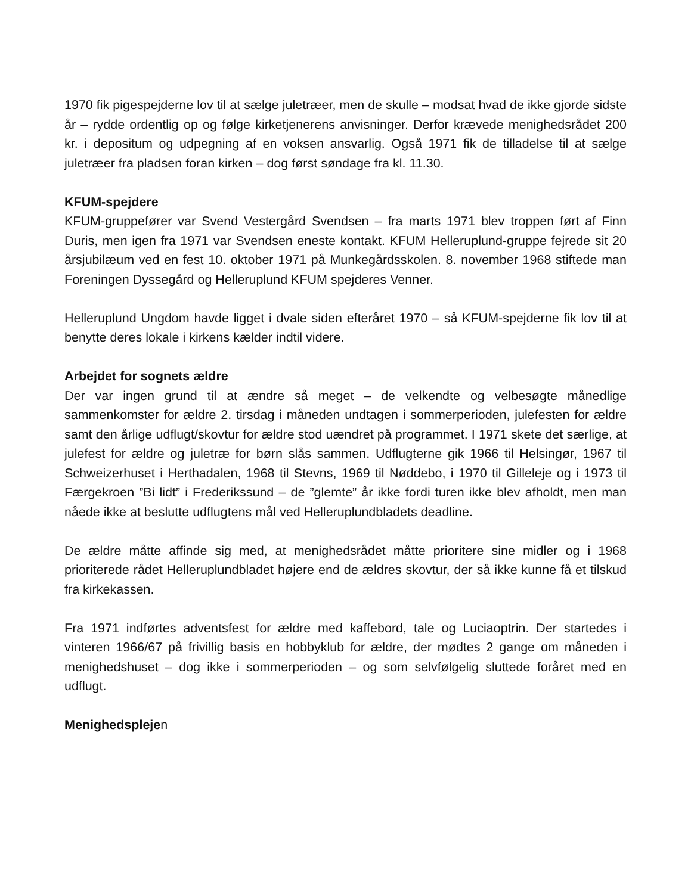1970 fik pigespejderne lov til at sælge juletræer, men de skulle – modsat hvad de ikke gjorde sidste år – rydde ordentlig op og følge kirketjenerens anvisninger. Derfor krævede menighedsrådet 200 kr. i depositum og udpegning af en voksen ansvarlig. Også 1971 fik de tilladelse til at sælge juletræer fra pladsen foran kirken – dog først søndage fra kl. 11.30.
KFUM-spejdere
KFUM-gruppefører var Svend Vestergård Svendsen – fra marts 1971 blev troppen ført af Finn Duris, men igen fra 1971 var Svendsen eneste kontakt. KFUM Helleruplund-gruppe fejrede sit 20 årsjubilæum ved en fest 10. oktober 1971 på Munkegårdsskolen. 8. november 1968 stiftede man Foreningen Dyssegård og Helleruplund KFUM spejderes Venner.
Helleruplund Ungdom havde ligget i dvale siden efteråret 1970 – så KFUM-spejderne fik lov til at benytte deres lokale i kirkens kælder indtil videre.
Arbejdet for sognets ældre
Der var ingen grund til at ændre så meget – de velkendte og velbesøgte månedlige sammenkomster for ældre 2. tirsdag i måneden undtagen i sommerperioden, julefesten for ældre samt den årlige udflugt/skovtur for ældre stod uændret på programmet. I 1971 skete det særlige, at julefest for ældre og juletræ for børn slås sammen. Udflugterne gik 1966 til Helsingør, 1967 til Schweizerhuset i Herthadalen, 1968 til Stevns, 1969 til Nøddebo, i 1970 til Gilleleje og i 1973 til Færgekroen ”Bi lidt” i Frederikssund – de ”glemte” år ikke fordi turen ikke blev afholdt, men man nåede ikke at beslutte udflugtens mål ved Helleruplundbladets deadline.
De ældre måtte affinde sig med, at menighedsrådet måtte prioritere sine midler og i 1968 prioriterede rådet Helleruplundbladet højere end de ældres skovtur, der så ikke kunne få et tilskud fra kirkekassen.
Fra 1971 indførtes adventsfest for ældre med kaffebord, tale og Luciaoptrin. Der startedes i vinteren 1966/67 på frivillig basis en hobbyklub for ældre, der mødtes 2 gange om måneden i menighedshuset – dog ikke i sommerperioden – og som selvfølgelig sluttede foråret med en udflugt.
Menighedsplejen